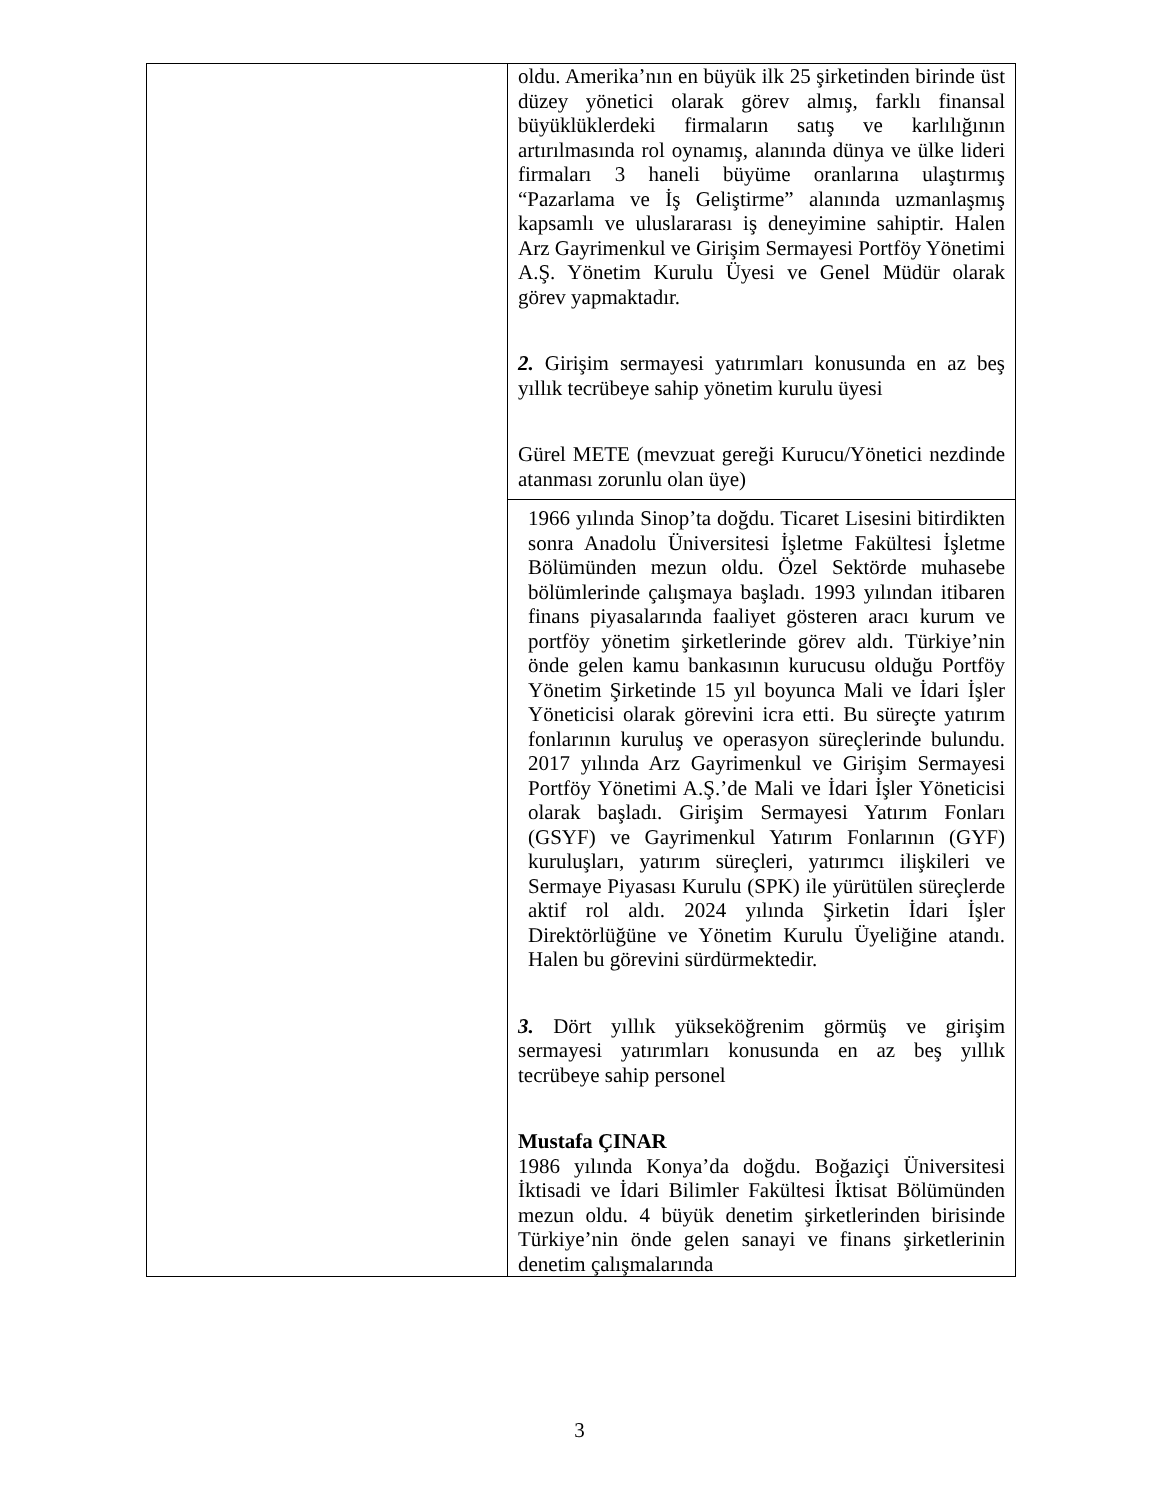| | oldu. Amerika’nın en büyük ilk 25 şirketinden birinde üst düzey yönetici olarak görev almış, farklı finansal büyüklüklerdeki firmaların satış ve karlılığının artırılmasında rol oynamış, alanında dünya ve ülke lideri firmaları 3 haneli büyüme oranlarına ulaştırmış “Pazarlama ve İş Geliştirme” alanında uzmanlaşmış kapsamlı ve uluslararası iş deneyimine sahiptir. Halen Arz Gayrimenkul ve Girişim Sermayesi Portföy Yönetimi A.Ş. Yönetim Kurulu Üyesi ve Genel Müdür olarak görev yapmaktadır. 2. Girişim sermayesi yatırımları konusunda en az beş yıllık tecrübeye sahip yönetim kurulu üyesi Gürel METE (mevzuat gereği Kurucu/Yönetici nezdinde atanması zorunlu olan üye) |
| | 1966 yılında Sinop’ta doğdu. Ticaret Lisesini bitirdikten sonra Anadolu Üniversitesi İşletme Fakültesi İşletme Bölümünden mezun oldu. Özel Sektörde muhasebe bölümlerinde çalışmaya başladı. 1993 yılından itibaren finans piyasalarında faaliyet gösteren aracı kurum ve portföy yönetim şirketlerinde görev aldı. Türkiye’nin önde gelen kamu bankasının kurucusu olduğu Portföy Yönetim Şirketinde 15 yıl boyunca Mali ve İdari İşler Yöneticisi olarak görevini icra etti. Bu süreçte yatırım fonlarının kuruluş ve operasyon süreçlerinde bulundu. 2017 yılında Arz Gayrimenkul ve Girişim Sermayesi Portföy Yönetimi A.Ş.’de Mali ve İdari İşler Yöneticisi olarak başladı. Girişim Sermayesi Yatırım Fonları (GSYF) ve Gayrimenkul Yatırım Fonlarının (GYF) kuruluşları, yatırım süreçleri, yatırımcı ilişkileri ve Sermaye Piyasası Kurulu (SPK) ile yürütülen süreçlerde aktif rol aldı. 2024 yılında Şirketin İdari İşler Direktörlüğüne ve Yönetim Kurulu Üyeliğine atandı. Halen bu görevini sürdürmektedir. 3. Dört yıllık yükseköğrenim görmüş ve girişim sermayesi yatırımları konusunda en az beş yıllık tecrübeye sahip personel Mustafa ÇINAR 1986 yılında Konya’da doğdu. Boğaziçi Üniversitesi İktisadi ve İdari Bilimler Fakültesi İktisat Bölümünden mezun oldu. 4 büyük denetim şirketlerinden birisinde Türkiye’nin önde gelen sanayi ve finans şirketlerinin denetim çalışmalarında |
3